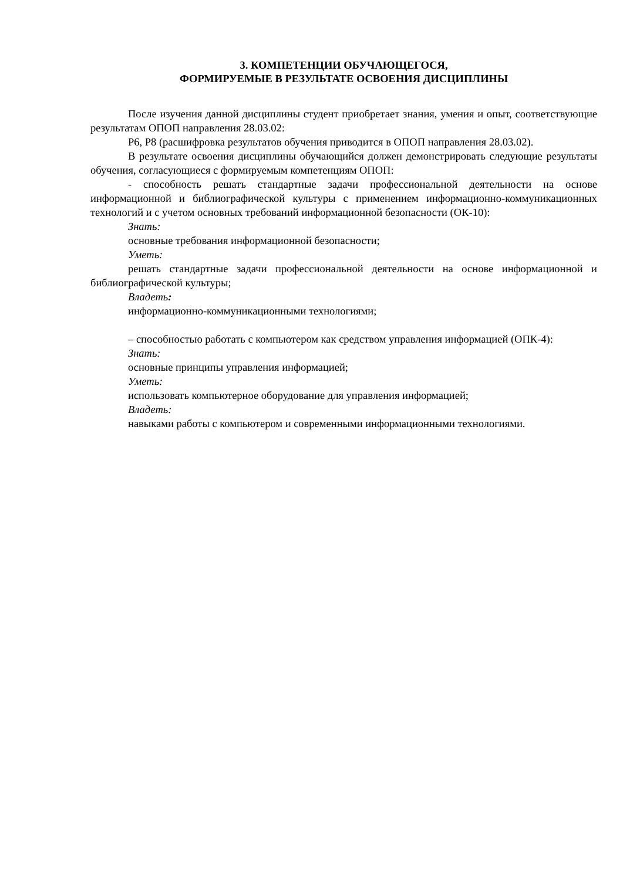3. КОМПЕТЕНЦИИ ОБУЧАЮЩЕГОСЯ,
ФОРМИРУЕМЫЕ В РЕЗУЛЬТАТЕ ОСВОЕНИЯ ДИСЦИПЛИНЫ
После изучения данной дисциплины студент приобретает знания, умения и опыт, соответствующие результатам ОПОП направления 28.03.02:
Р6, Р8 (расшифровка результатов обучения приводится в ОПОП направления 28.03.02).
В результате освоения дисциплины обучающийся должен демонстрировать следующие результаты обучения, согласующиеся с формируемым компетенциям ОПОП:
- способность решать стандартные задачи профессиональной деятельности на основе информационной и библиографической культуры с применением информационно-коммуникационных технологий и с учетом основных требований информационной безопасности (ОК-10):
Знать:
основные требования информационной безопасности;
Уметь:
решать стандартные задачи профессиональной деятельности на основе информационной и библиографической культуры;
Владеть:
информационно-коммуникационными технологиями;
– способностью работать с компьютером как средством управления информацией (ОПК-4):
Знать:
основные принципы управления информацией;
Уметь:
использовать компьютерное оборудование для управления информацией;
Владеть:
навыками работы с компьютером и современными информационными технологиями.